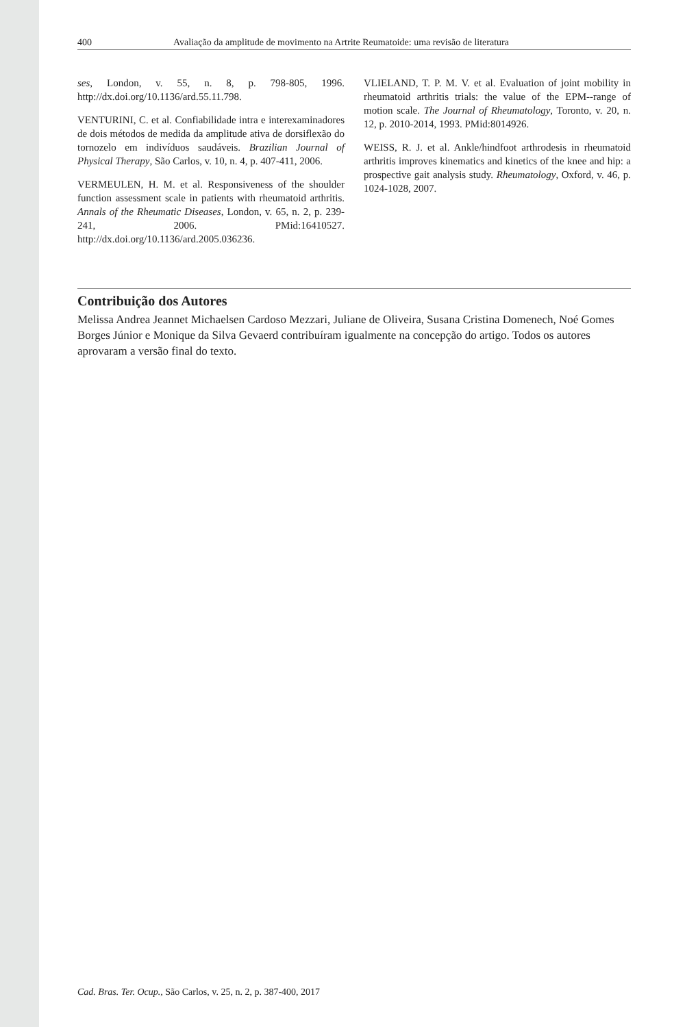400 Avaliação da amplitude de movimento na Artrite Reumatoide: uma revisão de literatura
ses, London, v. 55, n. 8, p. 798-805, 1996. http://dx.doi.org/10.1136/ard.55.11.798.
VENTURINI, C. et al. Confiabilidade intra e interexaminadores de dois métodos de medida da amplitude ativa de dorsiflexão do tornozelo em indivíduos saudáveis. Brazilian Journal of Physical Therapy, São Carlos, v. 10, n. 4, p. 407-411, 2006.
VERMEULEN, H. M. et al. Responsiveness of the shoulder function assessment scale in patients with rheumatoid arthritis. Annals of the Rheumatic Diseases, London, v. 65, n. 2, p. 239-241, 2006. PMid:16410527. http://dx.doi.org/10.1136/ard.2005.036236.
VLIELAND, T. P. M. V. et al. Evaluation of joint mobility in rheumatoid arthritis trials: the value of the EPM--range of motion scale. The Journal of Rheumatology, Toronto, v. 20, n. 12, p. 2010-2014, 1993. PMid:8014926.
WEISS, R. J. et al. Ankle/hindfoot arthrodesis in rheumatoid arthritis improves kinematics and kinetics of the knee and hip: a prospective gait analysis study. Rheumatology, Oxford, v. 46, p. 1024-1028, 2007.
Contribuição dos Autores
Melissa Andrea Jeannet Michaelsen Cardoso Mezzari, Juliane de Oliveira, Susana Cristina Domenech, Noé Gomes Borges Júnior e Monique da Silva Gevaerd contribuíram igualmente na concepção do artigo. Todos os autores aprovaram a versão final do texto.
Cad. Bras. Ter. Ocup., São Carlos, v. 25, n. 2, p. 387-400, 2017